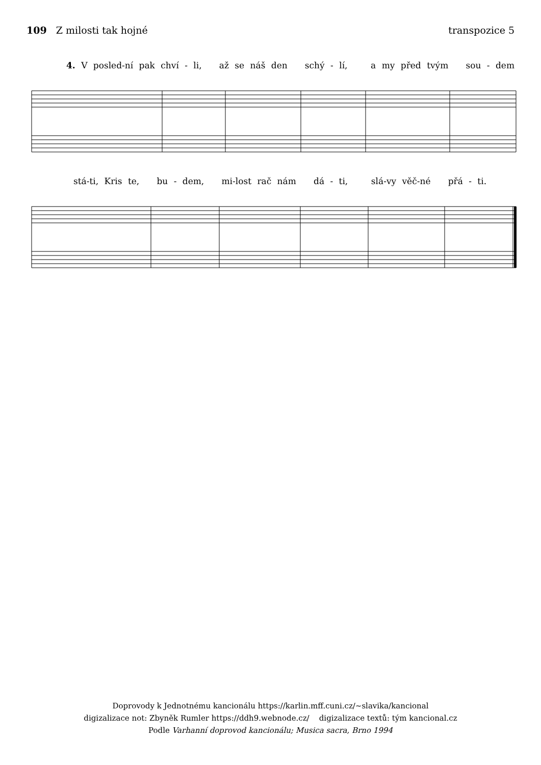109 Z milosti tak hojné transpozice 5
4. V posled-ní pak chví - li, až se náš den schý - lí, a my před tvým sou - dem
stá-ti, Kris te, bu - dem, mi-lost rač nám dá - ti, slá-vy věč-né přá - ti.
Doprovody k Jednotnému kancionálu https://karlin.mff.cuni.cz/~slavika/kancional
digizalizace not: Zbyněk Rumler https://ddh9.webnode.cz/ digizalizace textů: tým kancional.cz
Podle Varhanní doprovod kancionálu; Musica sacra, Brno 1994